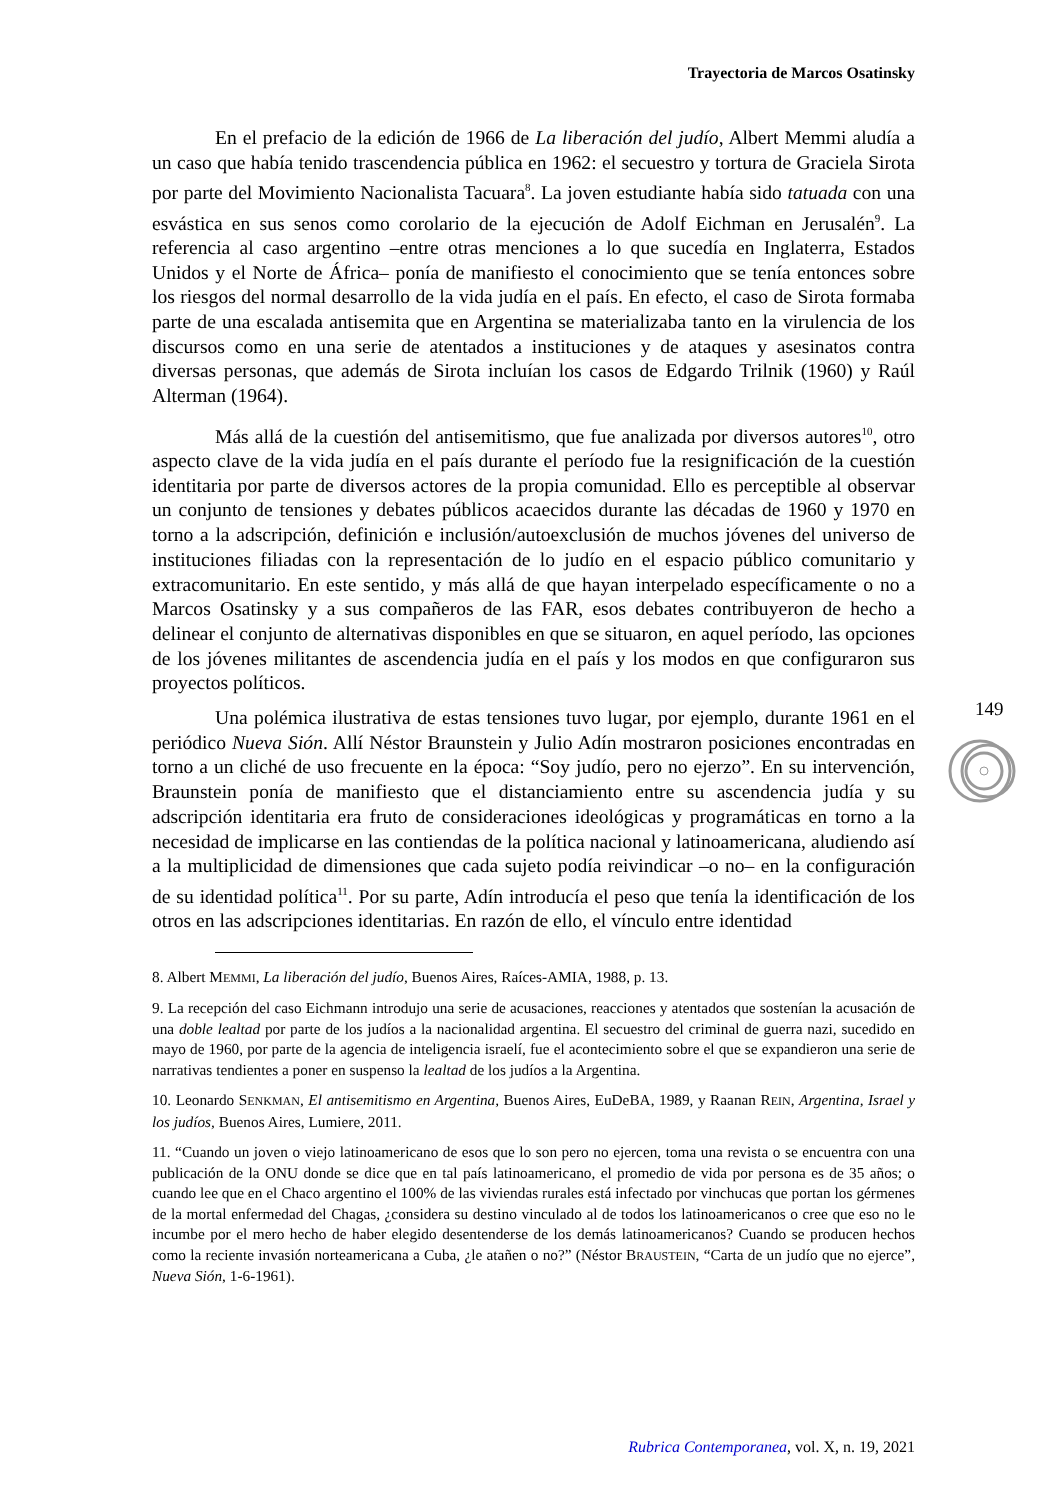Trayectoria de Marcos Osatinsky
En el prefacio de la edición de 1966 de La liberación del judío, Albert Memmi aludía a un caso que había tenido trascendencia pública en 1962: el secuestro y tortura de Graciela Sirota por parte del Movimiento Nacionalista Tacuara<sup>8</sup>. La joven estudiante había sido tatuada con una esvástica en sus senos como corolario de la ejecución de Adolf Eichman en Jerusalén<sup>9</sup>. La referencia al caso argentino –entre otras menciones a lo que sucedía en Inglaterra, Estados Unidos y el Norte de África– ponía de manifiesto el conocimiento que se tenía entonces sobre los riesgos del normal desarrollo de la vida judía en el país. En efecto, el caso de Sirota formaba parte de una escalada antisemita que en Argentina se materializaba tanto en la virulencia de los discursos como en una serie de atentados a instituciones y de ataques y asesinatos contra diversas personas, que además de Sirota incluían los casos de Edgardo Trilnik (1960) y Raúl Alterman (1964).
Más allá de la cuestión del antisemitismo, que fue analizada por diversos autores<sup>10</sup>, otro aspecto clave de la vida judía en el país durante el período fue la resignificación de la cuestión identitaria por parte de diversos actores de la propia comunidad. Ello es perceptible al observar un conjunto de tensiones y debates públicos acaecidos durante las décadas de 1960 y 1970 en torno a la adscripción, definición e inclusión/autoexclusión de muchos jóvenes del universo de instituciones filiadas con la representación de lo judío en el espacio público comunitario y extracomunitario. En este sentido, y más allá de que hayan interpelado específicamente o no a Marcos Osatinsky y a sus compañeros de las FAR, esos debates contribuyeron de hecho a delinear el conjunto de alternativas disponibles en que se situaron, en aquel período, las opciones de los jóvenes militantes de ascendencia judía en el país y los modos en que configuraron sus proyectos políticos.
Una polémica ilustrativa de estas tensiones tuvo lugar, por ejemplo, durante 1961 en el periódico Nueva Sión. Allí Néstor Braunstein y Julio Adín mostraron posiciones encontradas en torno a un cliché de uso frecuente en la época: “Soy judío, pero no ejerzo”. En su intervención, Braunstein ponía de manifiesto que el distanciamiento entre su ascendencia judía y su adscripción identitaria era fruto de consideraciones ideológicas y programáticas en torno a la necesidad de implicarse en las contiendas de la política nacional y latinoamericana, aludiendo así a la multiplicidad de dimensiones que cada sujeto podía reivindicar –o no– en la configuración de su identidad política<sup>11</sup>. Por su parte, Adín introducía el peso que tenía la identificación de los otros en las adscripciones identitarias. En razón de ello, el vínculo entre identidad
8. Albert MEMMI, La liberación del judío, Buenos Aires, Raíces-AMIA, 1988, p. 13.
9. La recepción del caso Eichmann introdujo una serie de acusaciones, reacciones y atentados que sostenían la acusación de una doble lealtad por parte de los judíos a la nacionalidad argentina. El secuestro del criminal de guerra nazi, sucedido en mayo de 1960, por parte de la agencia de inteligencia israelí, fue el acontecimiento sobre el que se expandieron una serie de narrativas tendientes a poner en suspenso la lealtad de los judíos a la Argentina.
10. Leonardo SENKMAN, El antisemitismo en Argentina, Buenos Aires, EuDeBA, 1989, y Raanan REIN, Argentina, Israel y los judíos, Buenos Aires, Lumiere, 2011.
11. “Cuando un joven o viejo latinoamericano de esos que lo son pero no ejercen, toma una revista o se encuentra con una publicación de la ONU donde se dice que en tal país latinoamericano, el promedio de vida por persona es de 35 años; o cuando lee que en el Chaco argentino el 100% de las viviendas rurales está infectado por vinchucas que portan los gérmenes de la mortal enfermedad del Chagas, ¿considera su destino vinculado al de todos los latinoamericanos o cree que eso no le incumbe por el mero hecho de haber elegido desentenderse de los demás latinoamericanos? Cuando se producen hechos como la reciente invasión norteamericana a Cuba, ¿le atañen o no?” (Néstor BRAUSTEIN, “Carta de un judío que no ejerce”, Nueva Sión, 1-6-1961).
149
Rubrica Contemporanea, vol. X, n. 19, 2021